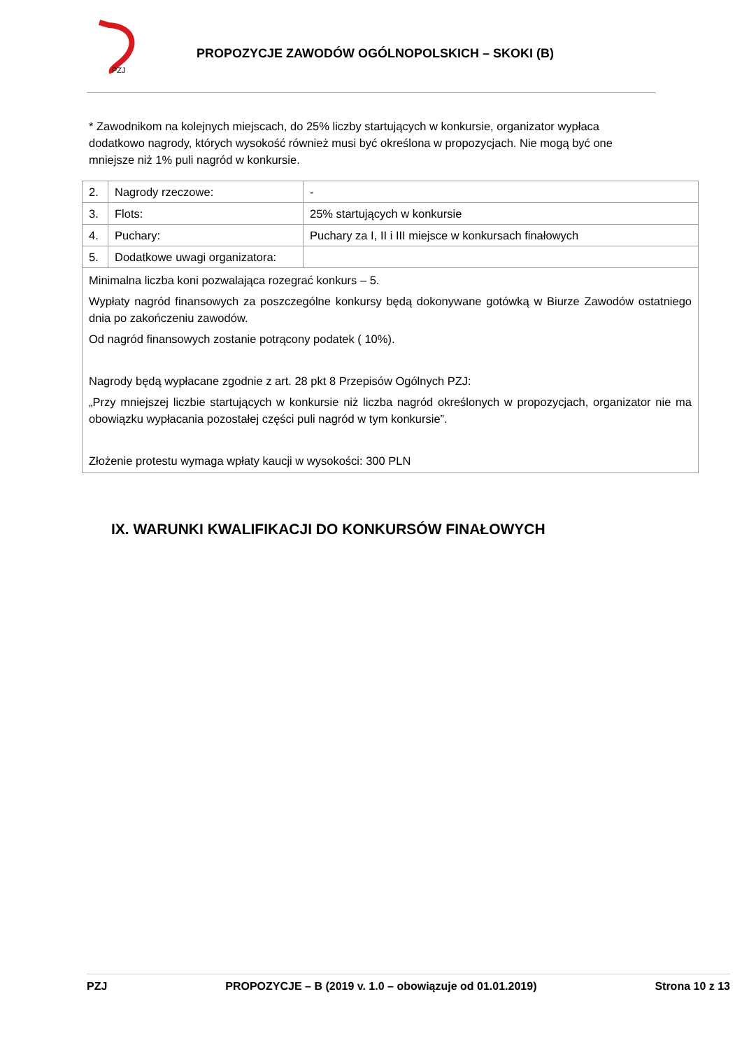PZJ
PROPOZYCJE ZAWODÓW OGÓLNOPOLSKICH – SKOKI (B)
* Zawodnikom na kolejnych miejscach, do 25% liczby startujących w konkursie, organizator wypłaca dodatkowo nagrody, których wysokość również musi być określona w propozycjach. Nie mogą być one mniejsze niż 1% puli nagród w konkursie.
| 2. | Nagrody rzeczowe: | - |
| 3. | Flots: | 25% startujących w konkursie |
| 4. | Puchary: | Puchary za I, II i III miejsce w konkursach finałowych |
| 5. | Dodatkowe uwagi organizatora: | |
| Minimalna liczba koni pozwalająca rozegrać konkurs – 5. Wypłaty nagród finansowych za poszczególne konkursy będą dokonywane gotówką w Biurze Zawodów ostatniego dnia po zakończeniu zawodów. Od nagród finansowych zostanie potrącony podatek ( 10%). Nagrody będą wypłacane zgodnie z art. 28 pkt 8 Przepisów Ogólnych PZJ: „Przy mniejszej liczbie startujących w konkursie niż liczba nagród określonych w propozycjach, organizator nie ma obowiązku wypłacania pozostałej części puli nagród w tym konkursie”. Złożenie protestu wymaga wpłaty kaucji w wysokości: 300 PLN | | |
IX. WARUNKI KWALIFIKACJI DO KONKURSÓW FINAŁOWYCH
PZJ PROPOZYCJE – B (2019 v. 1.0 – obowiązuje od 01.01.2019) Strona 10 z 13